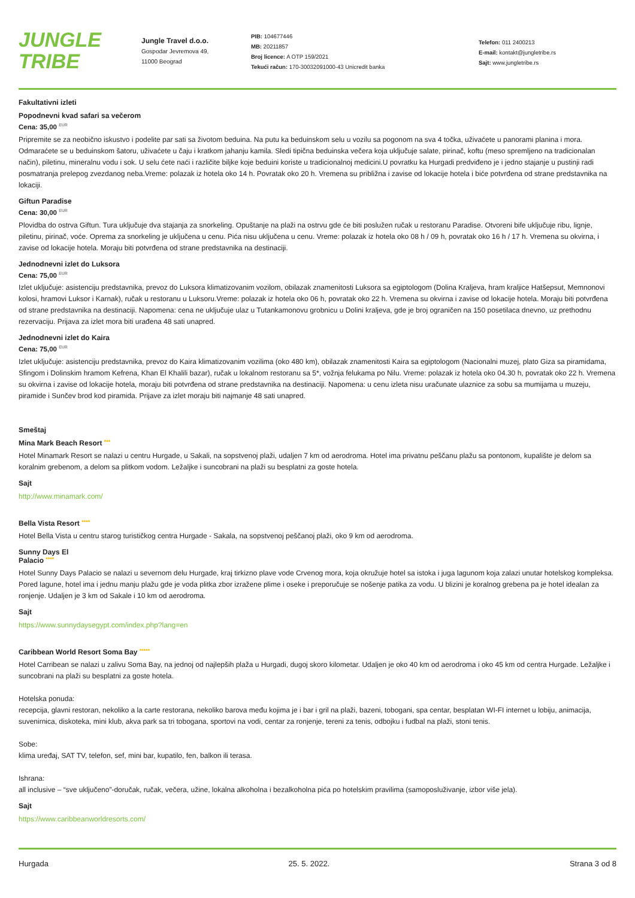JUNGLE
TRIBE
Jungle Travel d.o.o.
Gospodar Jevremova 49,
11000 Beograd
PIB: 104677446
MB: 20211857
Broj licence: A OTP 159/2021
Tekući račun: 170-30032091000-43 Unicredit banka
Telefon: 011 2400213
E-mail: kontakt@jungletribe.rs
Sajt: www.jungletribe.rs
Fakultativni izleti
Popodnevni kvad safari sa večerom
Cena: 35,00 <sup>EUR</sup>
Pripremite se za neobično iskustvo i podelite par sati sa životom beduina. Na putu ka beduinskom selu u vozilu sa pogonom na sva 4 točka, uživaćete u panorami planina i mora. Odmaraćete se u beduinskom šatoru, uživaćete u čaju i kratkom jahanju kamila. Sledi tipična beduinska večera koja uključuje salate, pirinač, koftu (meso spremljeno na tradicionalan način), piletinu, mineralnu vodu i sok. U selu ćete naći i različite biljke koje beduini koriste u tradicionalnoj medicini.U povratku ka Hurgadi predviđeno je i jedno stajanje u pustinji radi posmatranja prelepog zvezdanog neba.Vreme: polazak iz hotela oko 14 h. Povratak oko 20 h. Vremena su približna i zavise od lokacije hotela i biće potvrđena od strane predstavnika na lokaciji.
Giftun Paradise
Cena: 30,00 <sup>EUR</sup>
Plovidba do ostrva Giftun. Tura uključuje dva stajanja za snorkeling. Opuštanje na plaži na ostrvu gde će biti poslužen ručak u restoranu Paradise. Otvoreni bife uključuje ribu, lignje, piletinu, pirinač, voće. Oprema za snorkeling je uključena u cenu. Pića nisu uključena u cenu. Vreme: polazak iz hotela oko 08 h / 09 h, povratak oko 16 h / 17 h. Vremena su okvirna, i zavise od lokacije hotela. Moraju biti potvrđena od strane predstavnika na destinaciji.
Jednodnevni izlet do Luksora
Cena: 75,00 <sup>EUR</sup>
Izlet uključuje: asistenciju predstavnika, prevoz do Luksora klimatizovanim vozilom, obilazak znamenitosti Luksora sa egiptologom (Dolina Kraljeva, hram kraljice Hatšepsut, Memnonovi kolosi, hramovi Luksor i Karnak), ručak u restoranu u Luksoru.Vreme: polazak iz hotela oko 06 h, povratak oko 22 h. Vremena su okvirna i zavise od lokacije hotela. Moraju biti potvrđena od strane predstavnika na destinaciji. Napomena: cena ne uključuje ulaz u Tutankamonovu grobnicu u Dolini kraljeva, gde je broj ograničen na 150 posetilaca dnevno, uz prethodnu rezervaciju. Prijava za izlet mora biti urađena 48 sati unapred.
Jednodnevni izlet do Kaira
Cena: 75,00 <sup>EUR</sup>
Izlet uključuje: asistenciju predstavnika, prevoz do Kaira klimatizovanim vozilima (oko 480 km), obilazak znamenitosti Kaira sa egiptologom (Nacionalni muzej, plato Giza sa piramidama, Sfingom i Dolinskim hramom Kefrena, Khan El Khalili bazar), ručak u lokalnom restoranu sa 5*, vožnja felukama po Nilu. Vreme: polazak iz hotela oko 04.30 h, povratak oko 22 h. Vremena su okvirna i zavise od lokacije hotela, moraju biti potvrđena od strane predstavnika na destinaciji. Napomena: u cenu izleta nisu uračunate ulaznice za sobu sa mumijama u muzeju, piramide i Sunčev brod kod piramida. Prijave za izlet moraju biti najmanje 48 sati unapred.
Smeštaj
Mina Mark Beach Resort ***
Hotel Minamark Resort se nalazi u centru Hurgade, u Sakali, na sopstvenoj plaži, udaljen 7 km od aerodroma. Hotel ima privatnu peščanu plažu sa pontonom, kupalište je delom sa koralnim grebenom, a delom sa plitkom vodom. Ležaljke i suncobrani na plaži su besplatni za goste hotela.
Sajt
http://www.minamark.com/
Bella Vista Resort ****
Hotel Bella Vista u centru starog turističkog centra Hurgade - Sakala, na sopstvenoj peščanoj plaži, oko 9 km od aerodroma.
Sunny Days El
Palacio ****
Hotel Sunny Days Palacio se nalazi u severnom delu Hurgade, kraj tirkizno plave vode Crvenog mora, koja okružuje hotel sa istoka i juga lagunom koja zalazi unutar hotelskog kompleksa. Pored lagune, hotel ima i jednu manju plažu gde je voda plitka zbor izražene plime i oseke i preporučuje se nošenje patika za vodu. U blizini je koralnog grebena pa je hotel idealan za ronjenje. Udaljen je 3 km od Sakale i 10 km od aerodroma.
Sajt
https://www.sunnydaysegypt.com/index.php?lang=en
Caribbean World Resort Soma Bay *****
Hotel Carribean se nalazi u zalivu Soma Bay, na jednoj od najlepših plaža u Hurgadi, dugoj skoro kilometar. Udaljen je oko 40 km od aerodroma i oko 45 km od centra Hurgade. Ležaljke i suncobrani na plaži su besplatni za goste hotela.
Hotelska ponuda:
recepcija, glavni restoran, nekoliko a la carte restorana, nekoliko barova među kojima je i bar i gril na plaži, bazeni, tobogani, spa centar, besplatan WI-FI internet u lobiju, animacija, suvenirnica, diskoteka, mini klub, akva park sa tri tobogana, sportovi na vodi, centar za ronjenje, tereni za tenis, odbojku i fudbal na plaži, stoni tenis.
Sobe:
klima uređaj, SAT TV, telefon, sef, mini bar, kupatilo, fen, balkon ili terasa.
Ishrana:
all inclusive – “sve uključeno”-doručak, ručak, večera, užine, lokalna alkoholna i bezalkoholna pića po hotelskim pravilima (samoposluživanje, izbor više jela).
Sajt
https://www.caribbeanworldresorts.com/
Hurgada 25. 5. 2022. Strana 3 od 8